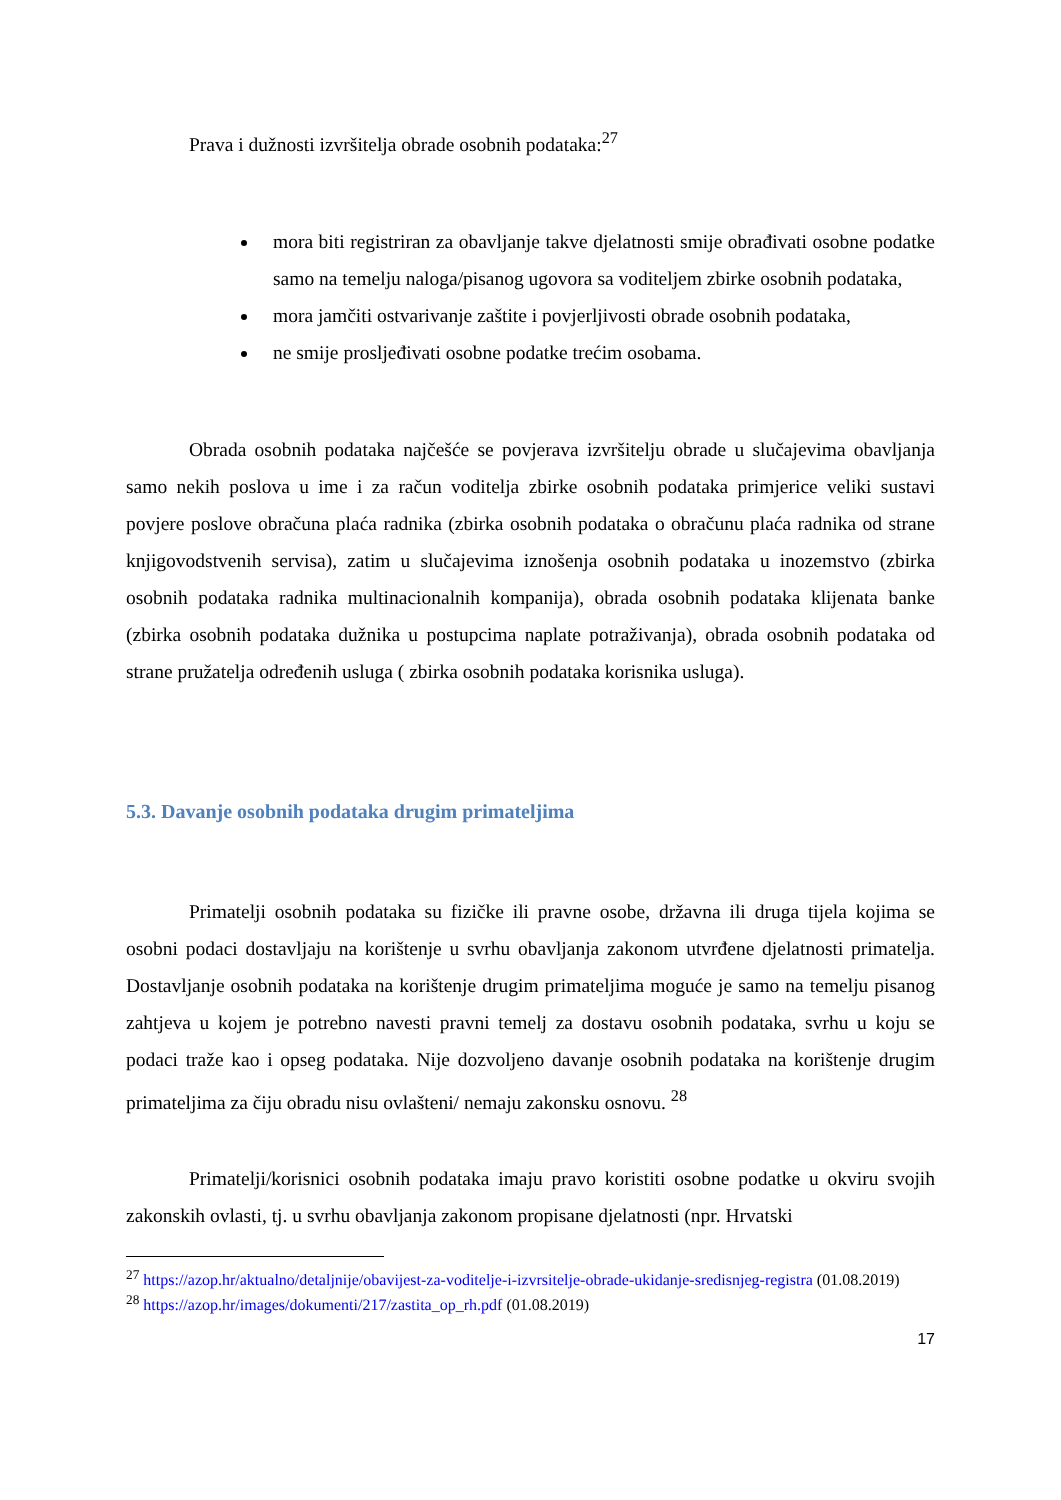Prava i dužnosti izvršitelja obrade osobnih podataka:<sup>27</sup>
mora biti registriran za obavljanje takve djelatnosti smije obrađivati osobne podatke samo na temelju naloga/pisanog ugovora sa voditeljem zbirke osobnih podataka,
mora jamčiti ostvarivanje zaštite i povjerljivosti obrade osobnih podataka,
ne smije prosljeđivati osobne podatke trećim osobama.
Obrada osobnih podataka najčešće se povjerava izvršitelju obrade u slučajevima obavljanja samo nekih poslova u ime i za račun voditelja zbirke osobnih podataka primjerice veliki sustavi povjere poslove obračuna plaća radnika (zbirka osobnih podataka o obračunu plaća radnika od strane knjigovodstvenih servisa), zatim u slučajevima iznošenja osobnih podataka u inozemstvo (zbirka osobnih podataka radnika multinacionalnih kompanija), obrada osobnih podataka klijenata banke (zbirka osobnih podataka dužnika u postupcima naplate potraživanja), obrada osobnih podataka od strane pružatelja određenih usluga ( zbirka osobnih podataka korisnika usluga).
5.3. Davanje osobnih podataka drugim primateljima
Primatelji osobnih podataka su fizičke ili pravne osobe, državna ili druga tijela kojima se osobni podaci dostavljaju na korištenje u svrhu obavljanja zakonom utvrđene djelatnosti primatelja. Dostavljanje osobnih podataka na korištenje drugim primateljima moguće je samo na temelju pisanog zahtjeva u kojem je potrebno navesti pravni temelj za dostavu osobnih podataka, svrhu u koju se podaci traže kao i opseg podataka. Nije dozvoljeno davanje osobnih podataka na korištenje drugim primateljima za čiju obradu nisu ovlašteni/ nemaju zakonsku osnovu. <sup>28</sup>
Primatelji/korisnici osobnih podataka imaju pravo koristiti osobne podatke u okviru svojih zakonskih ovlasti, tj. u svrhu obavljanja zakonom propisane djelatnosti (npr. Hrvatski
<sup>27</sup> https://azop.hr/aktualno/detaljnije/obavijest-za-voditelje-i-izvrsitelje-obrade-ukidanje-sredisnjeg-registra (01.08.2019)
<sup>28</sup> https://azop.hr/images/dokumenti/217/zastita_op_rh.pdf (01.08.2019)
17